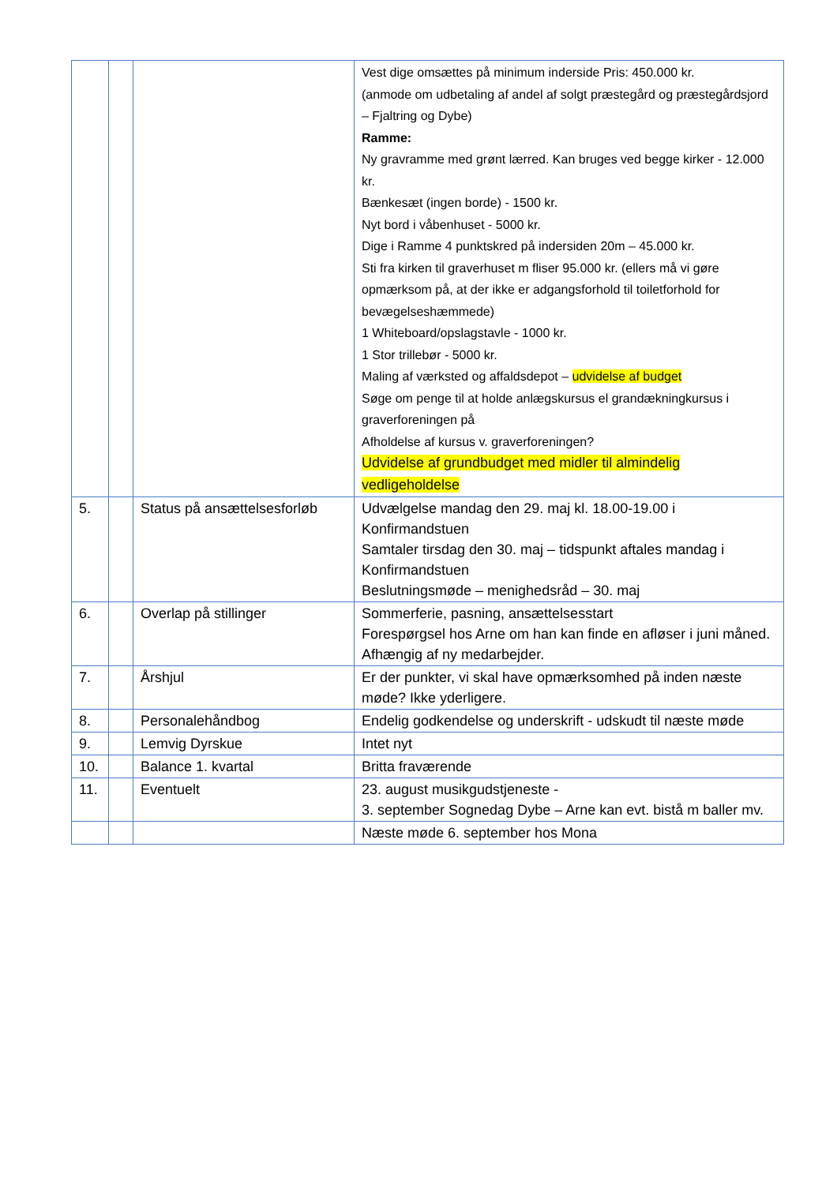| | | | Vest dige omsættes på minimum inderside Pris: 450.000 kr. (anmode om udbetaling af andel af solgt præstegård og præstegårdsjord – Fjaltring og Dybe) Ramme: Ny gravramme med grønt lærred. Kan bruges ved begge kirker - 12.000 kr. Bænkesæt (ingen borde) - 1500 kr. Nyt bord i våbenhuset - 5000 kr. Dige i Ramme 4 punktskred på indersiden 20m – 45.000 kr. Sti fra kirken til graverhuset m fliser 95.000 kr. (ellers må vi gøre opmærksom på, at der ikke er adgangsforhold til toiletforhold for bevægelseshæmmede) 1 Whiteboard/opslagstavle - 1000 kr. 1 Stor trillebør - 5000 kr. Maling af værksted og affaldsdepot – udvidelse af budget Søge om penge til at holde anlægskursus el grandækningkursus i graverforeningen på Afholdelse af kursus v. graverforeningen? Udvidelse af grundbudget med midler til almindelig vedligeholdelse |
| 5. | | Status på ansættelsesforløb | Udvælgelse mandag den 29. maj kl. 18.00-19.00 i Konfirmandstuen Samtaler tirsdag den 30. maj – tidspunkt aftales mandag i Konfirmandstuen Beslutningsmøde – menighedsråd – 30. maj |
| 6. | | Overlap på stillinger | Sommerferie, pasning, ansættelsesstart Forespørgsel hos Arne om han kan finde en afløser i juni måned. Afhængig af ny medarbejder. |
| 7. | | Årshjul | Er der punkter, vi skal have opmærksomhed på inden næste møde? Ikke yderligere. |
| 8. | | Personalehåndbog | Endelig godkendelse og underskrift - udskudt til næste møde |
| 9. | | Lemvig Dyrskue | Intet nyt |
| 10. | | Balance 1. kvartal | Britta fraværende |
| 11. | | Eventuelt | 23. august musikgudstjeneste - 3. september Sognedag Dybe – Arne kan evt. bistå m baller mv. |
| | | | Næste møde 6. september hos Mona |